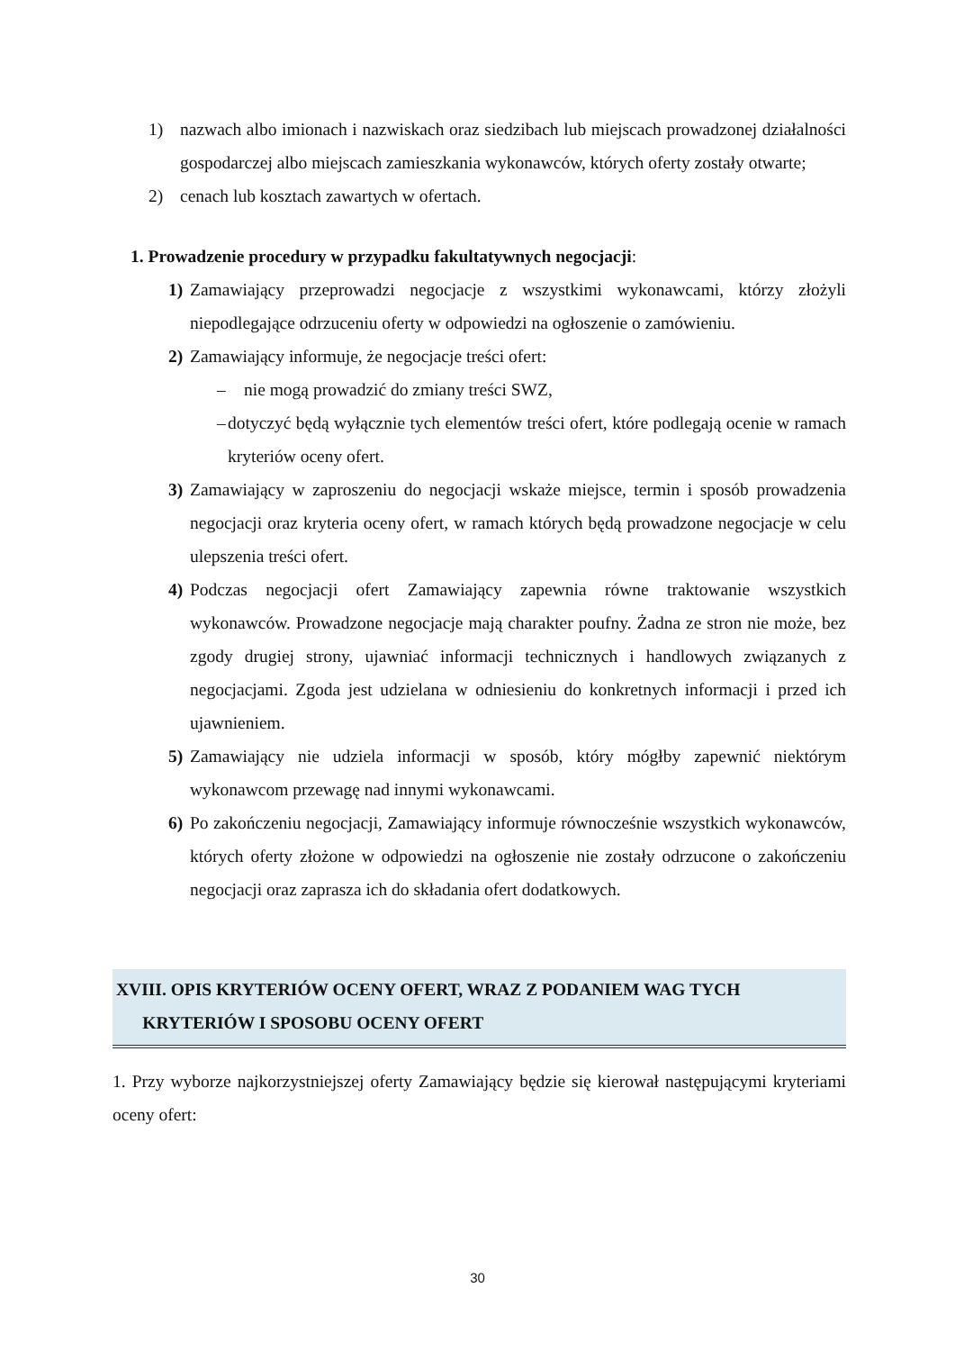1) nazwach albo imionach i nazwiskach oraz siedzibach lub miejscach prowadzonej działalności gospodarczej albo miejscach zamieszkania wykonawców, których oferty zostały otwarte;
2) cenach lub kosztach zawartych w ofertach.
1. Prowadzenie procedury w przypadku fakultatywnych negocjacji:
1) Zamawiający przeprowadzi negocjacje z wszystkimi wykonawcami, którzy złożyli niepodlegające odrzuceniu oferty w odpowiedzi na ogłoszenie o zamówieniu.
2) Zamawiający informuje, że negocjacje treści ofert:
– nie mogą prowadzić do zmiany treści SWZ,
– dotyczyć będą wyłącznie tych elementów treści ofert, które podlegają ocenie w ramach kryteriów oceny ofert.
3) Zamawiający w zaproszeniu do negocjacji wskaże miejsce, termin i sposób prowadzenia negocjacji oraz kryteria oceny ofert, w ramach których będą prowadzone negocjacje w celu ulepszenia treści ofert.
4) Podczas negocjacji ofert Zamawiający zapewnia równe traktowanie wszystkich wykonawców. Prowadzone negocjacje mają charakter poufny. Żadna ze stron nie może, bez zgody drugiej strony, ujawniać informacji technicznych i handlowych związanych z negocjacjami. Zgoda jest udzielana w odniesieniu do konkretnych informacji i przed ich ujawnieniem.
5) Zamawiający nie udziela informacji w sposób, który mógłby zapewnić niektórym wykonawcom przewagę nad innymi wykonawcami.
6) Po zakończeniu negocjacji, Zamawiający informuje równocześnie wszystkich wykonawców, których oferty złożone w odpowiedzi na ogłoszenie nie zostały odrzucone o zakończeniu negocjacji oraz zaprasza ich do składania ofert dodatkowych.
XVIII. OPIS KRYTERIÓW OCENY OFERT, WRAZ Z PODANIEM WAG TYCH
KRYTERIÓW I SPOSOBU OCENY OFERT
1. Przy wyborze najkorzystniejszej oferty Zamawiający będzie się kierował następującymi kryteriami oceny ofert:
30